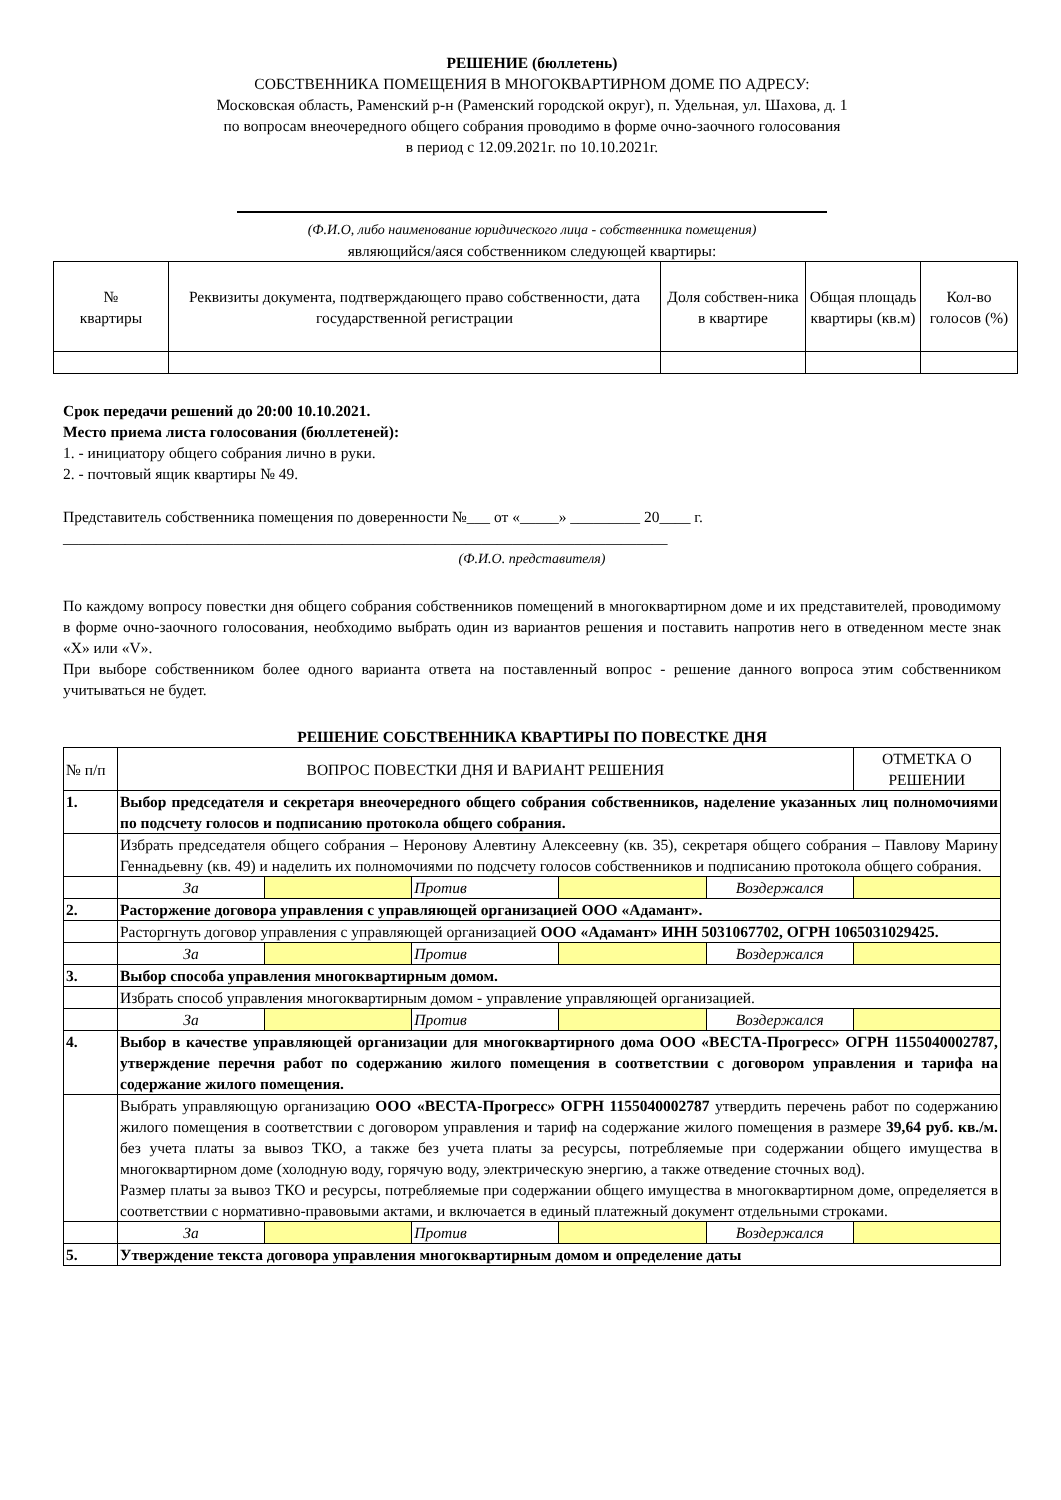РЕШЕНИЕ (бюллетень)
СОБСТВЕННИКА ПОМЕЩЕНИЯ В МНОГОКВАРТИРНОМ ДОМЕ ПО АДРЕСУ:
Московская область, Раменский р-н (Раменский городской округ), п. Удельная, ул. Шахова, д. 1
по вопросам внеочередного общего собрания проводимо в форме очно-заочного голосования
в период с 12.09.2021г. по 10.10.2021г.
(Ф.И.О, либо наименование юридического лица - собственника помещения)
являющийся/аяся собственником следующей квартиры:
| № квартиры | Реквизиты документа, подтверждающего право собственности, дата государственной регистрации | Доля собствен-ника в квартире | Общая площадь квартиры (кв.м) | Кол-во голосов (%) |
| --- | --- | --- | --- | --- |
Срок передачи решений до 20:00 10.10.2021.
Место приема листа голосования (бюллетеней):
1. - инициатору общего собрания лично в руки.
2. - почтовый ящик квартиры № 49.
Представитель собственника помещения по доверенности №___ от «_____» _________ 20____ г.
______________________________________________________________________________
(Ф.И.О. представителя)
По каждому вопросу повестки дня общего собрания собственников помещений в многоквартирном доме и их представителей, проводимому в форме очно-заочного голосования, необходимо выбрать один из вариантов решения и поставить напротив него в отведенном месте знак «X» или «V».
При выборе собственником более одного варианта ответа на поставленный вопрос - решение данного вопроса этим собственником учитываться не будет.
РЕШЕНИЕ СОБСТВЕННИКА КВАРТИРЫ ПО ПОВЕСТКЕ ДНЯ
| № п/п | ВОПРОС ПОВЕСТКИ ДНЯ И ВАРИАНТ РЕШЕНИЯ | | | | | ОТМЕТКА О РЕШЕНИИ |
| 1. | Выбор председателя и секретаря внеочередного общего собрания собственников, наделение указанных лиц полномочиями по подсчету голосов и подписанию протокола общего собрания. | | | | | |
| | Избрать председателя общего собрания – Неронову Алевтину Алексеевну (кв. 35), секретаря общего собрания – Павлову Марину Геннадьевну (кв. 49) и наделить их полномочиями по подсчету голосов собственников и подписанию протокола общего собрания. | | | | | |
| | За | | Против | | Воздержался | |
| 2. | Расторжение договора управления с управляющей организацией ООО «Адамант». | | | | | |
| | Расторгнуть договор управления с управляющей организацией ООО «Адамант» ИНН 5031067702, ОГРН 1065031029425. | | | | | |
| | За | | Против | | Воздержался | |
| 3. | Выбор способа управления многоквартирным домом. | | | | | |
| | Избрать способ управления многоквартирным домом - управление управляющей организацией. | | | | | |
| | За | | Против | | Воздержался | |
| 4. | Выбор в качестве управляющей организации для многоквартирного дома ООО «ВЕСТА-Прогресс» ОГРН 1155040002787, утверждение перечня работ по содержанию жилого помещения в соответствии с договором управления и тарифа на содержание жилого помещения. | | | | | |
| | Выбрать управляющую организацию ООО «ВЕСТА-Прогресс» ОГРН 1155040002787 утвердить перечень работ по содержанию жилого помещения в соответствии с договором управления и тариф на содержание жилого помещения в размере 39,64 руб. кв./м. без учета платы за вывоз ТКО, а также без учета платы за ресурсы, потребляемые при содержании общего имущества в многоквартирном доме (холодную воду, горячую воду, электрическую энергию, а также отведение сточных вод). Размер платы за вывоз ТКО и ресурсы, потребляемые при содержании общего имущества в многоквартирном доме, определяется в соответствии с нормативно-правовыми актами, и включается в единый платежный документ отдельными строками. | | | | | |
| | За | | Против | | Воздержался | |
| 5. | Утверждение текста договора управления многоквартирным домом и определение даты | | | | | |